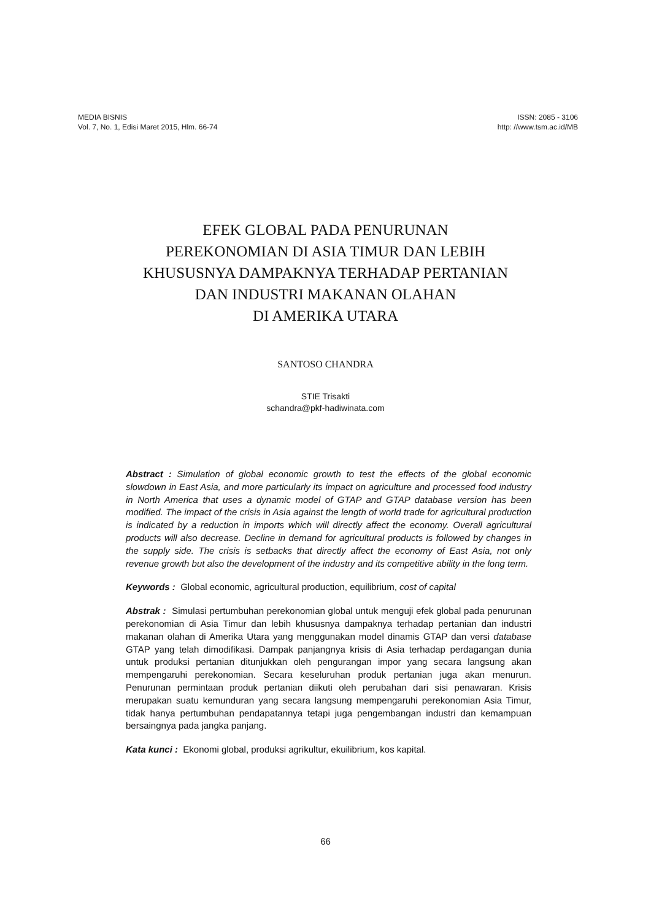MEDIA BISNIS
Vol. 7, No. 1, Edisi Maret 2015, Hlm. 66-74
ISSN: 2085 - 3106
http: //www.tsm.ac.id/MB
EFEK GLOBAL PADA PENURUNAN
PEREKONOMIAN DI ASIA TIMUR DAN LEBIH
KHUSUSNYA DAMPAKNYA TERHADAP PERTANIAN
DAN INDUSTRI MAKANAN OLAHAN
DI AMERIKA UTARA
SANTOSO CHANDRA
STIE Trisakti
schandra@pkf-hadiwinata.com
Abstract : Simulation of global economic growth to test the effects of the global economic slowdown in East Asia, and more particularly its impact on agriculture and processed food industry in North America that uses a dynamic model of GTAP and GTAP database version has been modified. The impact of the crisis in Asia against the length of world trade for agricultural production is indicated by a reduction in imports which will directly affect the economy. Overall agricultural products will also decrease. Decline in demand for agricultural products is followed by changes in the supply side. The crisis is setbacks that directly affect the economy of East Asia, not only revenue growth but also the development of the industry and its competitive ability in the long term.
Keywords : Global economic, agricultural production, equilibrium, cost of capital
Abstrak : Simulasi pertumbuhan perekonomian global untuk menguji efek global pada penurunan perekonomian di Asia Timur dan lebih khususnya dampaknya terhadap pertanian dan industri makanan olahan di Amerika Utara yang menggunakan model dinamis GTAP dan versi database GTAP yang telah dimodifikasi. Dampak panjangnya krisis di Asia terhadap perdagangan dunia untuk produksi pertanian ditunjukkan oleh pengurangan impor yang secara langsung akan mempengaruhi perekonomian. Secara keseluruhan produk pertanian juga akan menurun. Penurunan permintaan produk pertanian diikuti oleh perubahan dari sisi penawaran. Krisis merupakan suatu kemunduran yang secara langsung mempengaruhi perekonomian Asia Timur, tidak hanya pertumbuhan pendapatannya tetapi juga pengembangan industri dan kemampuan bersaingnya pada jangka panjang.
Kata kunci : Ekonomi global, produksi agrikultur, ekuilibrium, kos kapital.
66